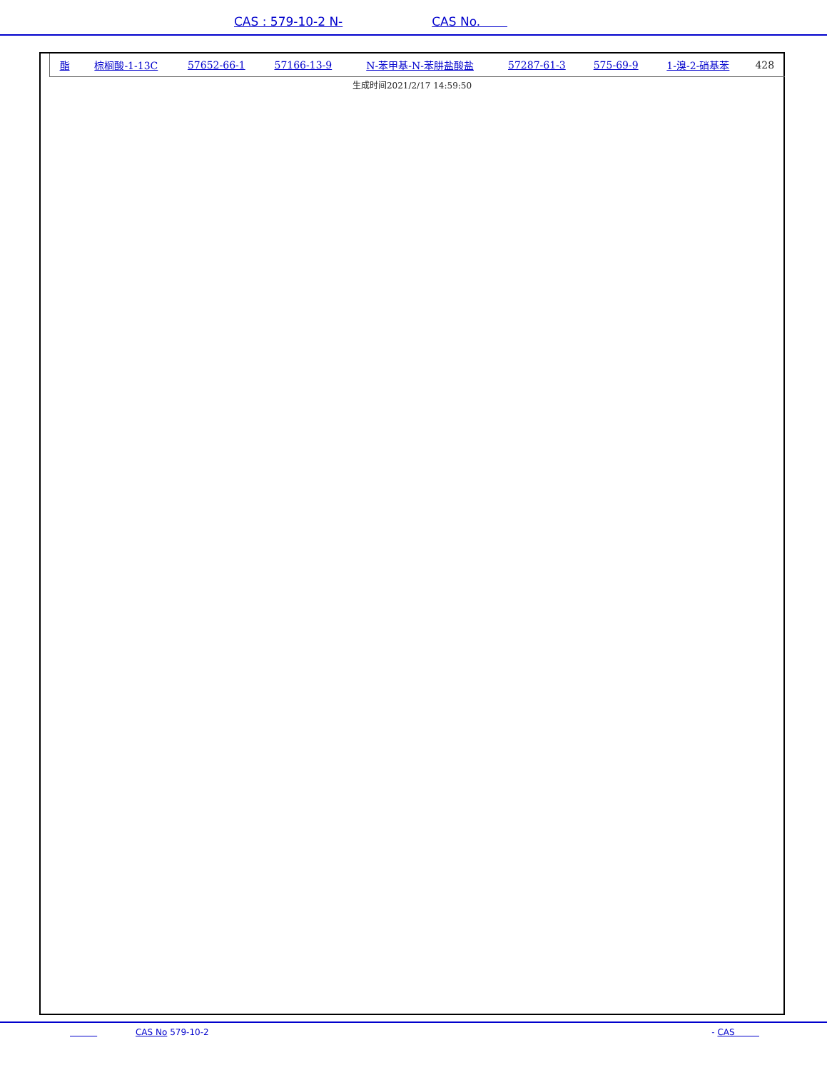CAS : 579-10-2 N- CAS No.
| 酯 | 棕榈酸-1-13C | 57652-66-1 | 57166-13-9 | N-苯甲基-N-苯肼盐酸盐 | 57287-61-3 | 575-69-9 | 1-溴-2-硝基苯 | 428 |
生成时间2021/2/17 14:59:50
CAS No 579-10-2 - CAS